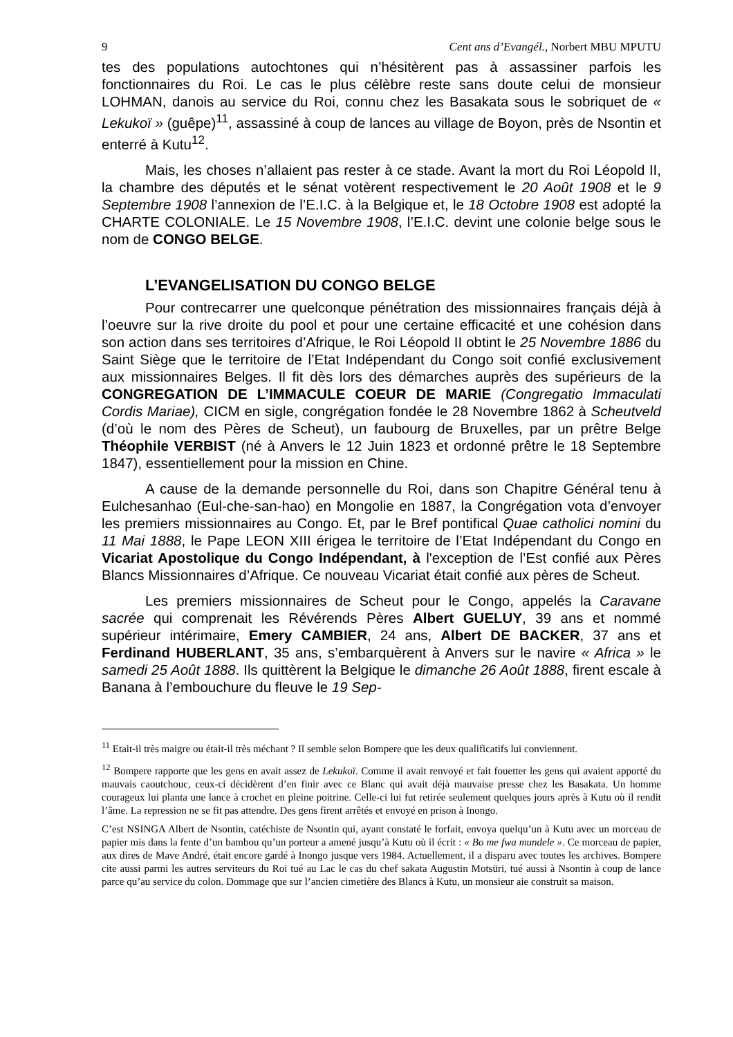9 Cent ans d’Evangél., Norbert MBU MPUTU
tes des populations autochtones qui n’hésitèrent pas à assassiner parfois les fonctionnaires du Roi. Le cas le plus célèbre reste sans doute celui de monsieur LOHMAN, danois au service du Roi, connu chez les Basakata sous le sobriquet de « Lekukoï » (guêpe)<sup>11</sup>, assassiné à coup de lances au village de Boyon, près de Nsontin et enterré à Kutu<sup>12</sup>.
Mais, les choses n’allaient pas rester à ce stade. Avant la mort du Roi Léopold II, la chambre des députés et le sénat votèrent respectivement le 20 Août 1908 et le 9 Septembre 1908 l’annexion de l’E.I.C. à la Belgique et, le 18 Octobre 1908 est adopté la CHARTE COLONIALE. Le 15 Novembre 1908, l’E.I.C. devint une colonie belge sous le nom de CONGO BELGE.
L’EVANGELISATION DU CONGO BELGE
Pour contrecarrer une quelconque pénétration des missionnaires français déjà à l’oeuvre sur la rive droite du pool et pour une certaine efficacité et une cohésion dans son action dans ses territoires d’Afrique, le Roi Léopold II obtint le 25 Novembre 1886 du Saint Siège que le territoire de l’Etat Indépendant du Congo soit confié exclusivement aux missionnaires Belges. Il fit dès lors des démarches auprès des supérieurs de la CONGREGATION DE L’IMMACULE COEUR DE MARIE (Congregatio Immaculati Cordis Mariae), CICM en sigle, congrégation fondée le 28 Novembre 1862 à Scheutveld (d’où le nom des Pères de Scheut), un faubourg de Bruxelles, par un prêtre Belge Théophile VERBIST (né à Anvers le 12 Juin 1823 et ordonné prêtre le 18 Septembre 1847), essentiellement pour la mission en Chine.
A cause de la demande personnelle du Roi, dans son Chapitre Général tenu à Eulchesanhao (Eul-che-san-hao) en Mongolie en 1887, la Congrégation vota d’envoyer les premiers missionnaires au Congo. Et, par le Bref pontifical Quae catholici nomini du 11 Mai 1888, le Pape LEON XIII érigea le territoire de l’Etat Indépendant du Congo en Vicariat Apostolique du Congo Indépendant, à l'exception de l’Est confié aux Pères Blancs Missionnaires d’Afrique. Ce nouveau Vicariat était confié aux pères de Scheut.
Les premiers missionnaires de Scheut pour le Congo, appelés la Caravane sacrée qui comprenait les Révérends Pères Albert GUELUY, 39 ans et nommé supérieur intérimaire, Emery CAMBIER, 24 ans, Albert DE BACKER, 37 ans et Ferdinand HUBERLANT, 35 ans, s’embarquèrent à Anvers sur le navire « Africa » le samedi 25 Août 1888. Ils quittèrent la Belgique le dimanche 26 Août 1888, firent escale à Banana à l’embouchure du fleuve le 19 Sep-
<sup>11</sup> Etait-il très maigre ou était-il très méchant ? Il semble selon Bompere que les deux qualificatifs lui conviennent.
<sup>12</sup> Bompere rapporte que les gens en avait assez de Lekukoï. Comme il avait renvoyé et fait fouetter les gens qui avaient apporté du mauvais caoutchouc, ceux-ci décidèrent d’en finir avec ce Blanc qui avait déjà mauvaise presse chez les Basakata. Un homme courageux lui planta une lance à crochet en pleine poitrine. Celle-ci lui fut retirée seulement quelques jours après à Kutu où il rendit l’âme. La repression ne se fit pas attendre. Des gens firent arrêtés et envoyé en prison à Inongo.
C’est NSINGA Albert de Nsontin, catéchiste de Nsontin qui, ayant constaté le forfait, envoya quelqu’un à Kutu avec un morceau de papier mis dans la fente d’un bambou qu’un porteur a amené jusqu’à Kutu où il écrit : « Bo me fwa mundele ». Ce morceau de papier, aux dires de Mave André, était encore gardé à Inongo jusque vers 1984. Actuellement, il a disparu avec toutes les archives. Bompere cite aussi parmi les autres serviteurs du Roi tué au Lac le cas du chef sakata Augustin Motsüri, tué aussi à Nsontin à coup de lance parce qu’au service du colon. Dommage que sur l’ancien cimetière des Blancs à Kutu, un monsieur aie construit sa maison.